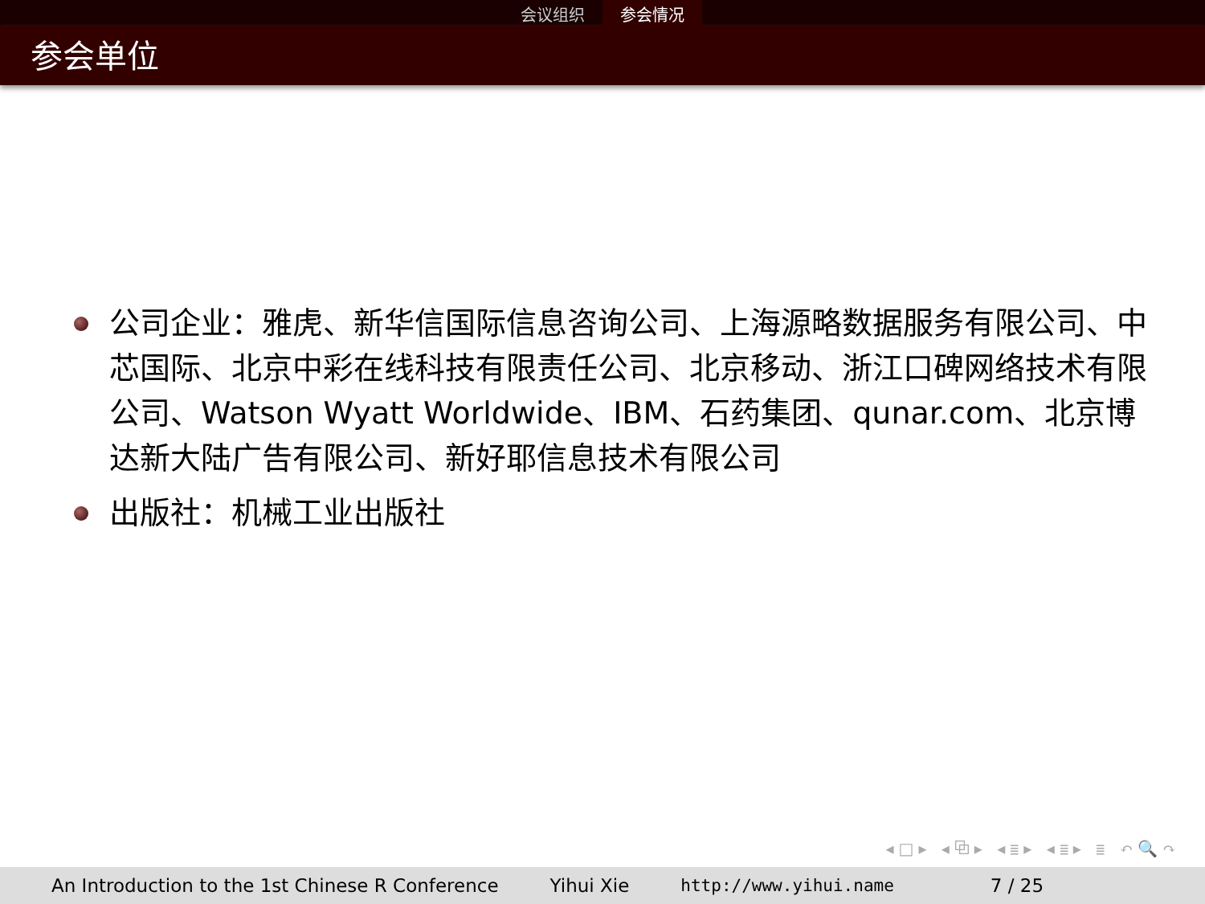会议组织 参会情况
参会单位
公司企业：雅虎、新华信国际信息咨询公司、上海源略数据服务有限公司、中芯国际、北京中彩在线科技有限责任公司、北京移动、浙江口碑网络技术有限公司、Watson Wyatt Worldwide、IBM、石药集团、qunar.com、北京博达新大陆广告有限公司、新好耶信息技术有限公司
出版社：机械工业出版社
◂□▸ ◂⧉▸ ◂≣▸ ◂≣▸ ≣ ↶🔍↷
An Introduction to the 1st Chinese R Conference Yihui Xie http://www.yihui.name 7 / 25